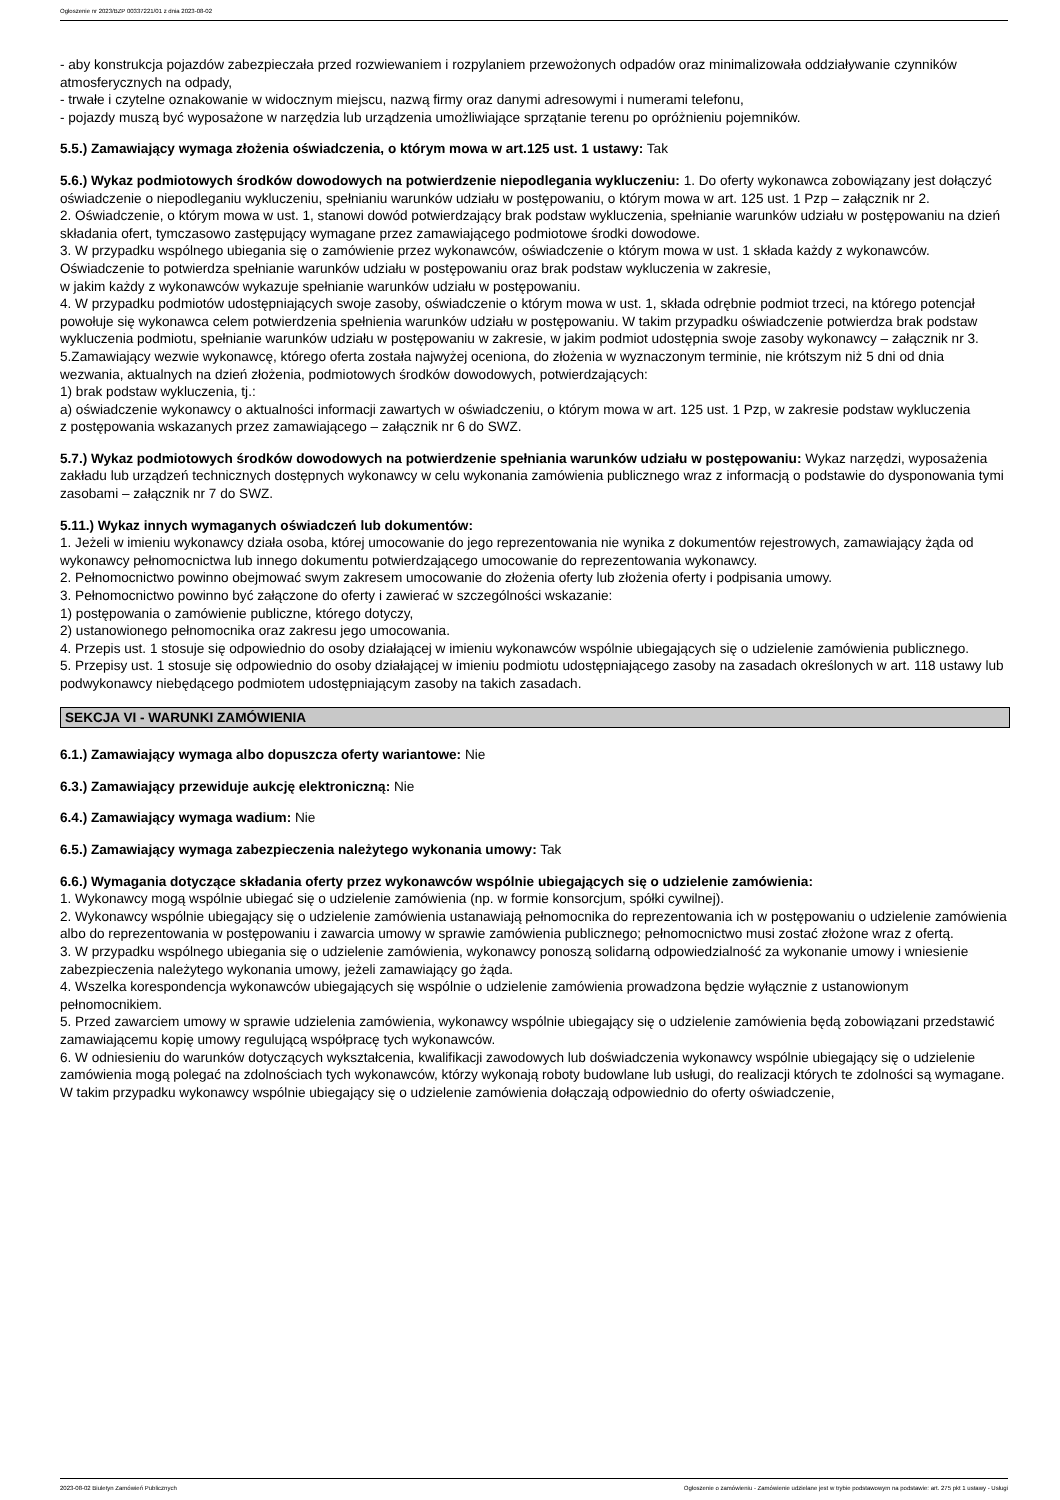Ogłoszenie nr 2023/BZP 00337221/01 z dnia 2023-08-02
- aby konstrukcja pojazdów zabezpieczała przed rozwiewaniem i rozpylaniem przewożonych odpadów oraz minimalizowała oddziaływanie czynników atmosferycznych na odpady,
- trwałe i czytelne oznakowanie w widocznym miejscu, nazwą firmy oraz danymi adresowymi i numerami telefonu,
- pojazdy muszą być wyposażone w narzędzia lub urządzenia umożliwiające sprzątanie terenu po opróżnieniu pojemników.
5.5.) Zamawiający wymaga złożenia oświadczenia, o którym mowa w art.125 ust. 1 ustawy: Tak
5.6.) Wykaz podmiotowych środków dowodowych na potwierdzenie niepodlegania wykluczeniu: 1. Do oferty wykonawca zobowiązany jest dołączyć oświadczenie o niepodleganiu wykluczeniu, spełnianiu warunków udziału w postępowaniu, o którym mowa w art. 125 ust. 1 Pzp – załącznik nr 2.
2. Oświadczenie, o którym mowa w ust. 1, stanowi dowód potwierdzający brak podstaw wykluczenia, spełnianie warunków udziału w postępowaniu na dzień składania ofert, tymczasowo zastępujący wymagane przez zamawiającego podmiotowe środki dowodowe.
3. W przypadku wspólnego ubiegania się o zamówienie przez wykonawców, oświadczenie o którym mowa w ust. 1 składa każdy z wykonawców. Oświadczenie to potwierdza spełnianie warunków udziału w postępowaniu oraz brak podstaw wykluczenia w zakresie,
w jakim każdy z wykonawców wykazuje spełnianie warunków udziału w postępowaniu.
4. W przypadku podmiotów udostępniających swoje zasoby, oświadczenie o którym mowa w ust. 1, składa odrębnie podmiot trzeci, na którego potencjał powołuje się wykonawca celem potwierdzenia spełnienia warunków udziału w postępowaniu. W takim przypadku oświadczenie potwierdza brak podstaw wykluczenia podmiotu, spełnianie warunków udziału w postępowaniu w zakresie, w jakim podmiot udostępnia swoje zasoby wykonawcy – załącznik nr 3.
5.Zamawiający wezwie wykonawcę, którego oferta została najwyżej oceniona, do złożenia w wyznaczonym terminie, nie krótszym niż 5 dni od dnia wezwania, aktualnych na dzień złożenia, podmiotowych środków dowodowych, potwierdzających:
1) brak podstaw wykluczenia, tj.:
a) oświadczenie wykonawcy o aktualności informacji zawartych w oświadczeniu, o którym mowa w art. 125 ust. 1 Pzp, w zakresie podstaw wykluczenia
z postępowania wskazanych przez zamawiającego – załącznik nr 6 do SWZ.
5.7.) Wykaz podmiotowych środków dowodowych na potwierdzenie spełniania warunków udziału w postępowaniu: Wykaz narzędzi, wyposażenia zakładu lub urządzeń technicznych dostępnych wykonawcy w celu wykonania zamówienia publicznego wraz z informacją o podstawie do dysponowania tymi zasobami – załącznik nr 7 do SWZ.
5.11.) Wykaz innych wymaganych oświadczeń lub dokumentów:
1. Jeżeli w imieniu wykonawcy działa osoba, której umocowanie do jego reprezentowania nie wynika z dokumentów rejestrowych, zamawiający żąda od wykonawcy pełnomocnictwa lub innego dokumentu potwierdzającego umocowanie do reprezentowania wykonawcy.
2. Pełnomocnictwo powinno obejmować swym zakresem umocowanie do złożenia oferty lub złożenia oferty i podpisania umowy.
3. Pełnomocnictwo powinno być załączone do oferty i zawierać w szczególności wskazanie:
1) postępowania o zamówienie publiczne, którego dotyczy,
2) ustanowionego pełnomocnika oraz zakresu jego umocowania.
4. Przepis ust. 1 stosuje się odpowiednio do osoby działającej w imieniu wykonawców wspólnie ubiegających się o udzielenie zamówienia publicznego.
5. Przepisy ust. 1 stosuje się odpowiednio do osoby działającej w imieniu podmiotu udostępniającego zasoby na zasadach określonych w art. 118 ustawy lub podwykonawcy niebędącego podmiotem udostępniającym zasoby na takich zasadach.
SEKCJA VI - WARUNKI ZAMÓWIENIA
6.1.) Zamawiający wymaga albo dopuszcza oferty wariantowe: Nie
6.3.) Zamawiający przewiduje aukcję elektroniczną: Nie
6.4.) Zamawiający wymaga wadium: Nie
6.5.) Zamawiający wymaga zabezpieczenia należytego wykonania umowy: Tak
6.6.) Wymagania dotyczące składania oferty przez wykonawców wspólnie ubiegających się o udzielenie zamówienia:
1. Wykonawcy mogą wspólnie ubiegać się o udzielenie zamówienia (np. w formie konsorcjum, spółki cywilnej).
2. Wykonawcy wspólnie ubiegający się o udzielenie zamówienia ustanawiają pełnomocnika do reprezentowania ich w postępowaniu o udzielenie zamówienia albo do reprezentowania w postępowaniu i zawarcia umowy w sprawie zamówienia publicznego; pełnomocnictwo musi zostać złożone wraz z ofertą.
3. W przypadku wspólnego ubiegania się o udzielenie zamówienia, wykonawcy ponoszą solidarną odpowiedzialność za wykonanie umowy i wniesienie zabezpieczenia należytego wykonania umowy, jeżeli zamawiający go żąda.
4. Wszelka korespondencja wykonawców ubiegających się wspólnie o udzielenie zamówienia prowadzona będzie wyłącznie z ustanowionym pełnomocnikiem.
5. Przed zawarciem umowy w sprawie udzielenia zamówienia, wykonawcy wspólnie ubiegający się o udzielenie zamówienia będą zobowiązani przedstawić zamawiającemu kopię umowy regulującą współpracę tych wykonawców.
6. W odniesieniu do warunków dotyczących wykształcenia, kwalifikacji zawodowych lub doświadczenia wykonawcy wspólnie ubiegający się o udzielenie zamówienia mogą polegać na zdolnościach tych wykonawców, którzy wykonają roboty budowlane lub usługi, do realizacji których te zdolności są wymagane. W takim przypadku wykonawcy wspólnie ubiegający się o udzielenie zamówienia dołączają odpowiednio do oferty oświadczenie,
2023-08-02 Biuletyn Zamówień Publicznych Ogłoszenie o zamówieniu - Zamówienie udzielane jest w trybie podstawowym na podstawie: art. 275 pkt 1 ustawy - Usługi